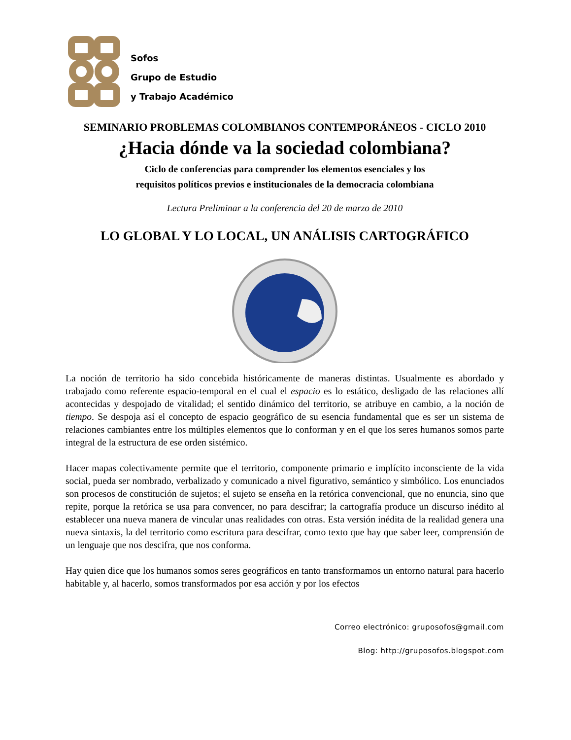Sofos
Grupo de Estudio
y Trabajo Académico
SEMINARIO PROBLEMAS COLOMBIANOS CONTEMPORÁNEOS - CICLO 2010
¿Hacia dónde va la sociedad colombiana?
Ciclo de conferencias para comprender los elementos esenciales y los
requisitos políticos previos e institucionales de la democracia colombiana
Lectura Preliminar a la conferencia del 20 de marzo de 2010
LO GLOBAL Y LO LOCAL, UN ANÁLISIS CARTOGRÁFICO
La noción de territorio ha sido concebida históricamente de maneras distintas. Usualmente es abordado y trabajado como referente espacio-temporal en el cual el espacio es lo estático, desligado de las relaciones allí acontecidas y despojado de vitalidad; el sentido dinámico del territorio, se atribuye en cambio, a la noción de tiempo. Se despoja así el concepto de espacio geográfico de su esencia fundamental que es ser un sistema de relaciones cambiantes entre los múltiples elementos que lo conforman y en el que los seres humanos somos parte integral de la estructura de ese orden sistémico.
Hacer mapas colectivamente permite que el territorio, componente primario e implícito inconsciente de la vida social, pueda ser nombrado, verbalizado y comunicado a nivel figurativo, semántico y simbólico. Los enunciados son procesos de constitución de sujetos; el sujeto se enseña en la retórica convencional, que no enuncia, sino que repite, porque la retórica se usa para convencer, no para descifrar; la cartografía produce un discurso inédito al establecer una nueva manera de vincular unas realidades con otras. Esta versión inédita de la realidad genera una nueva sintaxis, la del territorio como escritura para descifrar, como texto que hay que saber leer, comprensión de un lenguaje que nos descifra, que nos conforma.
Hay quien dice que los humanos somos seres geográficos en tanto transformamos un entorno natural para hacerlo habitable y, al hacerlo, somos transformados por esa acción y por los efectos
Correo electrónico: gruposofos@gmail.com
Blog: http://gruposofos.blogspot.com